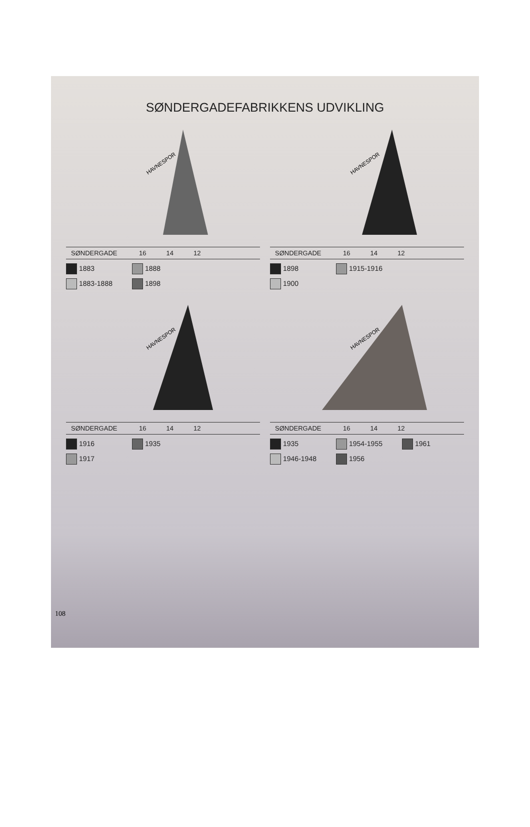SØNDERGADEFABRIKKENS UDVIKLING
HAVNESPOR
SØNDERGADE 16 14 12
1883
1888
1883-1888
1898
HAVNESPOR
SØNDERGADE 16 14 12
1898
1915-1916
1900
HAVNESPOR
SØNDERGADE 16 14 12
1916
1935
1917
HAVNESPOR
SØNDERGADE 16 14 12
1935
1954-1955
1961
1946-1948
1956
108